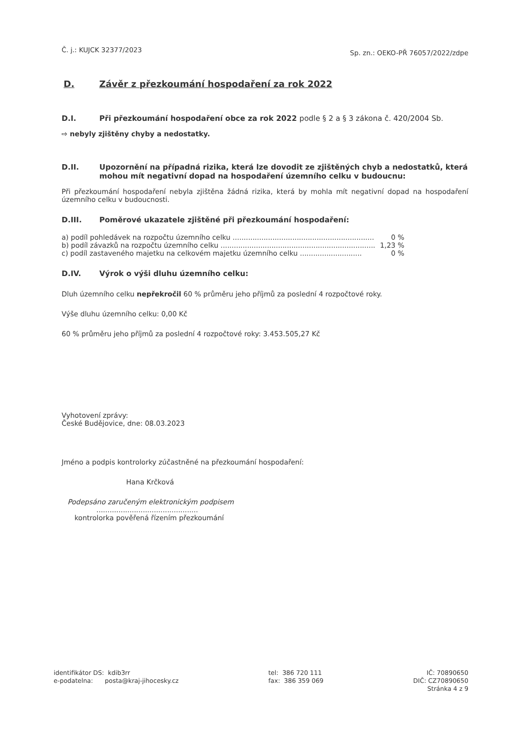Č. j.: KUJCK 32377/2023
Sp. zn.: OEKO-PŘ 76057/2022/zdpe
D. Závěr z přezkoumání hospodaření za rok 2022
D.I. Při přezkoumání hospodaření obce za rok 2022 podle § 2 a § 3 zákona č. 420/2004 Sb.
⇨ nebyly zjištěny chyby a nedostatky.
D.II. Upozornění na případná rizika, která lze dovodit ze zjištěných chyb a nedostatků, která mohou mít negativní dopad na hospodaření územního celku v budoucnu:
Při přezkoumání hospodaření nebyla zjištěna žádná rizika, která by mohla mít negativní dopad na hospodaření územního celku v budoucnosti.
D.III. Poměrové ukazatele zjištěné při přezkoumání hospodaření:
a) podíl pohledávek na rozpočtu územního celku .................................................................. 0 %
b) podíl závazků na rozpočtu územního celku ........................................................................ 1,23 %
c) podíl zastaveného majetku na celkovém majetku územního celku ............................ 0 %
D.IV. Výrok o výši dluhu územního celku:
Dluh územního celku nepřekročil 60 % průměru jeho příjmů za poslední 4 rozpočtové roky.
Výše dluhu územního celku: 0,00 Kč
60 % průměru jeho příjmů za poslední 4 rozpočtové roky: 3.453.505,27 Kč
Vyhotovení zprávy:
České Budějovice, dne: 08.03.2023
Jméno a podpis kontrolorky zúčastněné na přezkoumání hospodaření:
Hana Krčková
Podepsáno zaručeným elektronickým podpisem
..............................................
kontrolorka pověřená řízením přezkoumání
identifikátor DS: kdib3rr
e-podatelna: posta@kraj-jihocesky.cz
tel: 386 720 111
fax: 386 359 069
IČ: 70890650
DIČ: CZ70890650
Stránka 4 z 9